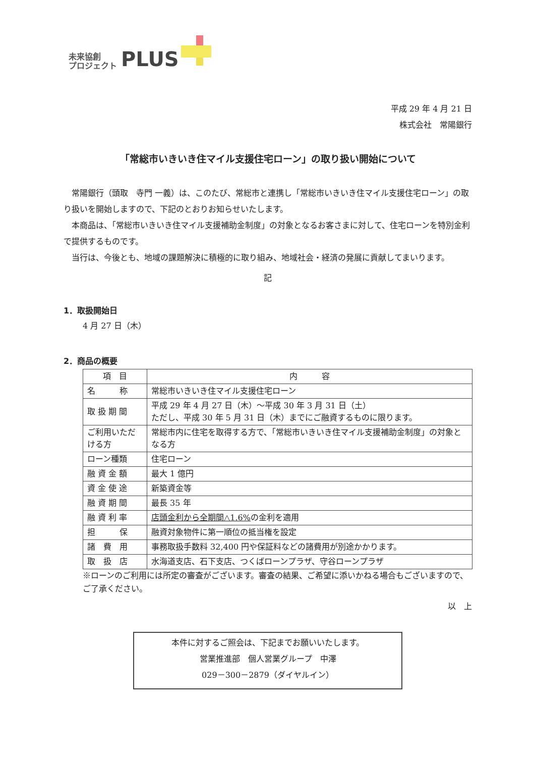未来協創
プロジェクト
PLUS
平成 29 年 4 月 21 日
株式会社　常陽銀行
「常総市いきいき住マイル支援住宅ローン」の取り扱い開始について
常陽銀行（頭取　寺門 一義）は、このたび、常総市と連携し「常総市いきいき住マイル支援住宅ローン」の取り扱いを開始しますので、下記のとおりお知らせいたします。
本商品は、「常総市いきいき住マイル支援補助金制度」の対象となるお客さまに対して、住宅ローンを特別金利で提供するものです。
当行は、今後とも、地域の課題解決に積極的に取り組み、地域社会・経済の発展に貢献してまいります。
記
1．取扱開始日
4 月 27 日（木）
2．商品の概要
| 項 目 | 内 容 |
| --- | --- |
| 名 称 | 常総市いきいき住マイル支援住宅ローン |
| 取 扱 期 間 | 平成 29 年 4 月 27 日（木）～平成 30 年 3 月 31 日（土） ただし、平成 30 年 5 月 31 日（木）までにご融資するものに限ります。 |
| ご利用いただける方 | 常総市内に住宅を取得する方で、「常総市いきいき住マイル支援補助金制度」の対象となる方 |
| ローン種類 | 住宅ローン |
| 融 資 金 額 | 最大 1 億円 |
| 資 金 使 途 | 新築資金等 |
| 融 資 期 間 | 最長 35 年 |
| 融 資 利 率 | 店頭金利から全期間△1.6% の金利を適用 |
| 担 保 | 融資対象物件に第一順位の抵当権を設定 |
| 諸 費 用 | 事務取扱手数料 32,400 円や保証料などの諸費用が別途かかります。 |
| 取 扱 店 | 水海道支店、石下支店、つくばローンプラザ、守谷ローンプラザ |
※ローンのご利用には所定の審査がございます。審査の結果、ご希望に添いかねる場合もございますので、ご了承ください。
以　上
本件に対するご照会は、下記までお願いいたします。
営業推進部　個人営業グループ　中澤
029－300－2879（ダイヤルイン）